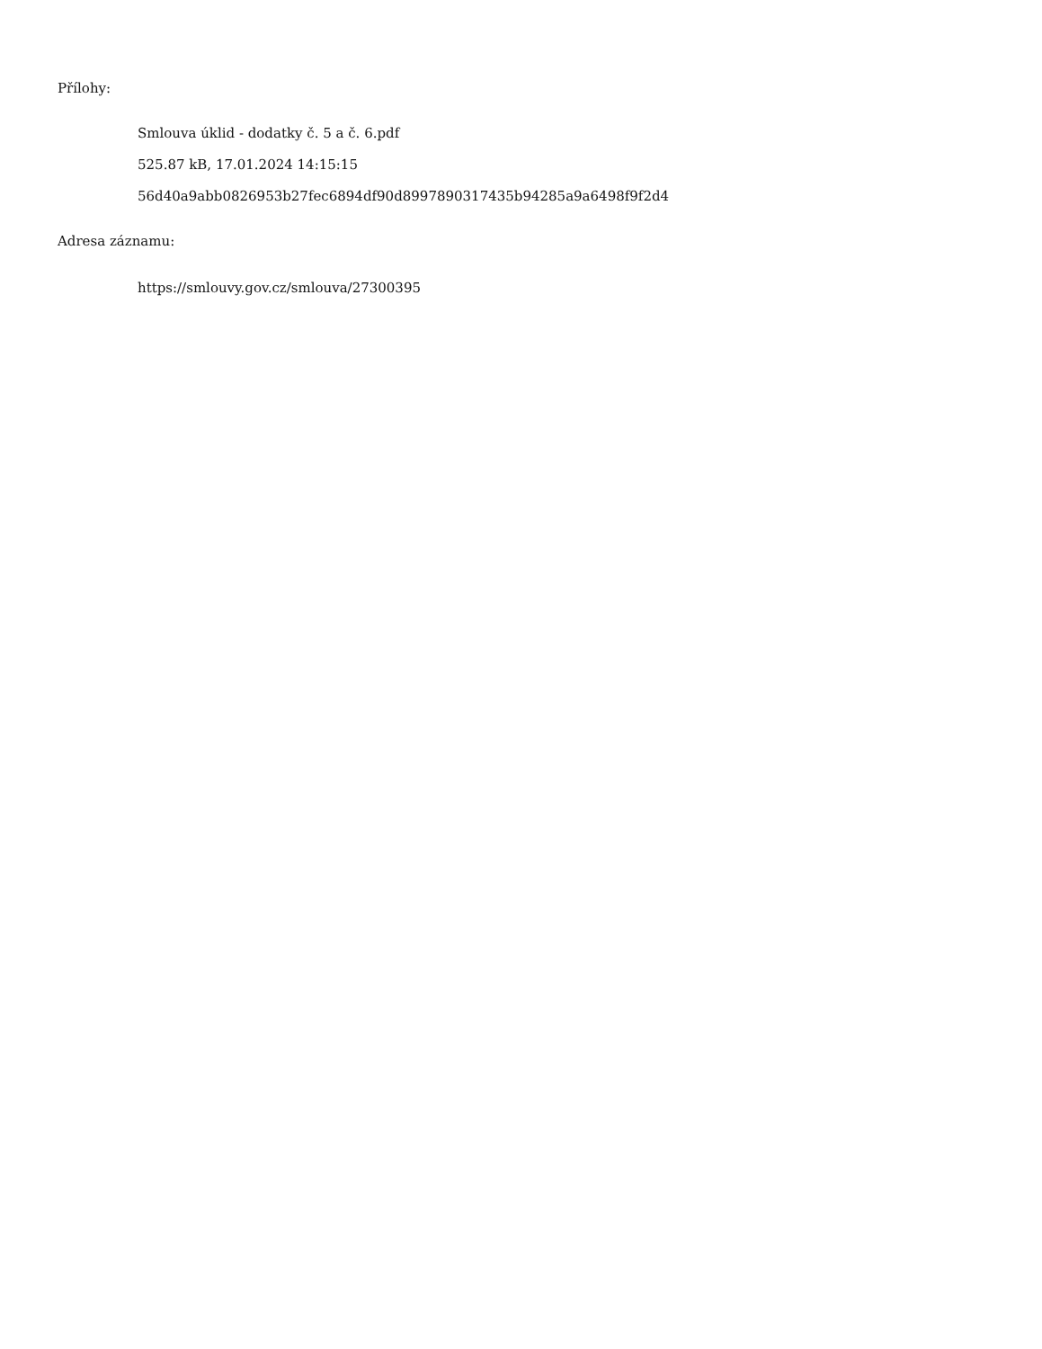Přílohy:
Smlouva úklid - dodatky č. 5 a č. 6.pdf
525.87 kB, 17.01.2024 14:15:15
56d40a9abb0826953b27fec6894df90d8997890317435b94285a9a6498f9f2d4
Adresa záznamu:
https://smlouvy.gov.cz/smlouva/27300395